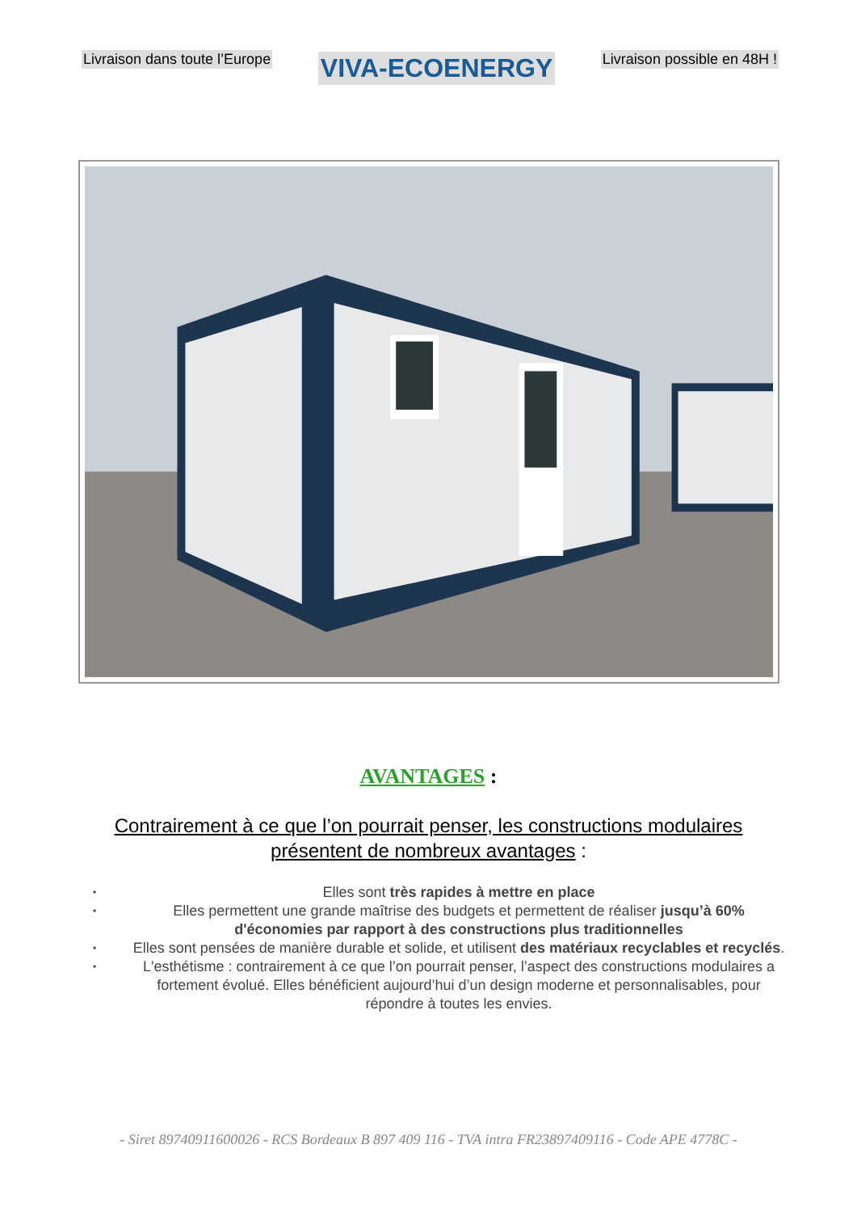Livraison dans toute l’Europe VIVA-ECOENERGY Livraison possible en 48H !
AVANTAGES :
Contrairement à ce que l’on pourrait penser, les constructions modulaires présentent de nombreux avantages :
•
Elles sont très rapides à mettre en place
•
Elles permettent une grande maîtrise des budgets et permettent de réaliser jusqu’à 60% d'économies par rapport à des constructions plus traditionnelles
•
Elles sont pensées de manière durable et solide, et utilisent des matériaux recyclables et recyclés.
•
L'esthétisme : contrairement à ce que l’on pourrait penser, l’aspect des constructions modulaires a fortement évolué. Elles bénéficient aujourd’hui d’un design moderne et personnalisables, pour répondre à toutes les envies.
- Siret 89740911600026 - RCS Bordeaux B 897 409 116 - TVA intra FR23897409116 - Code APE 4778C -